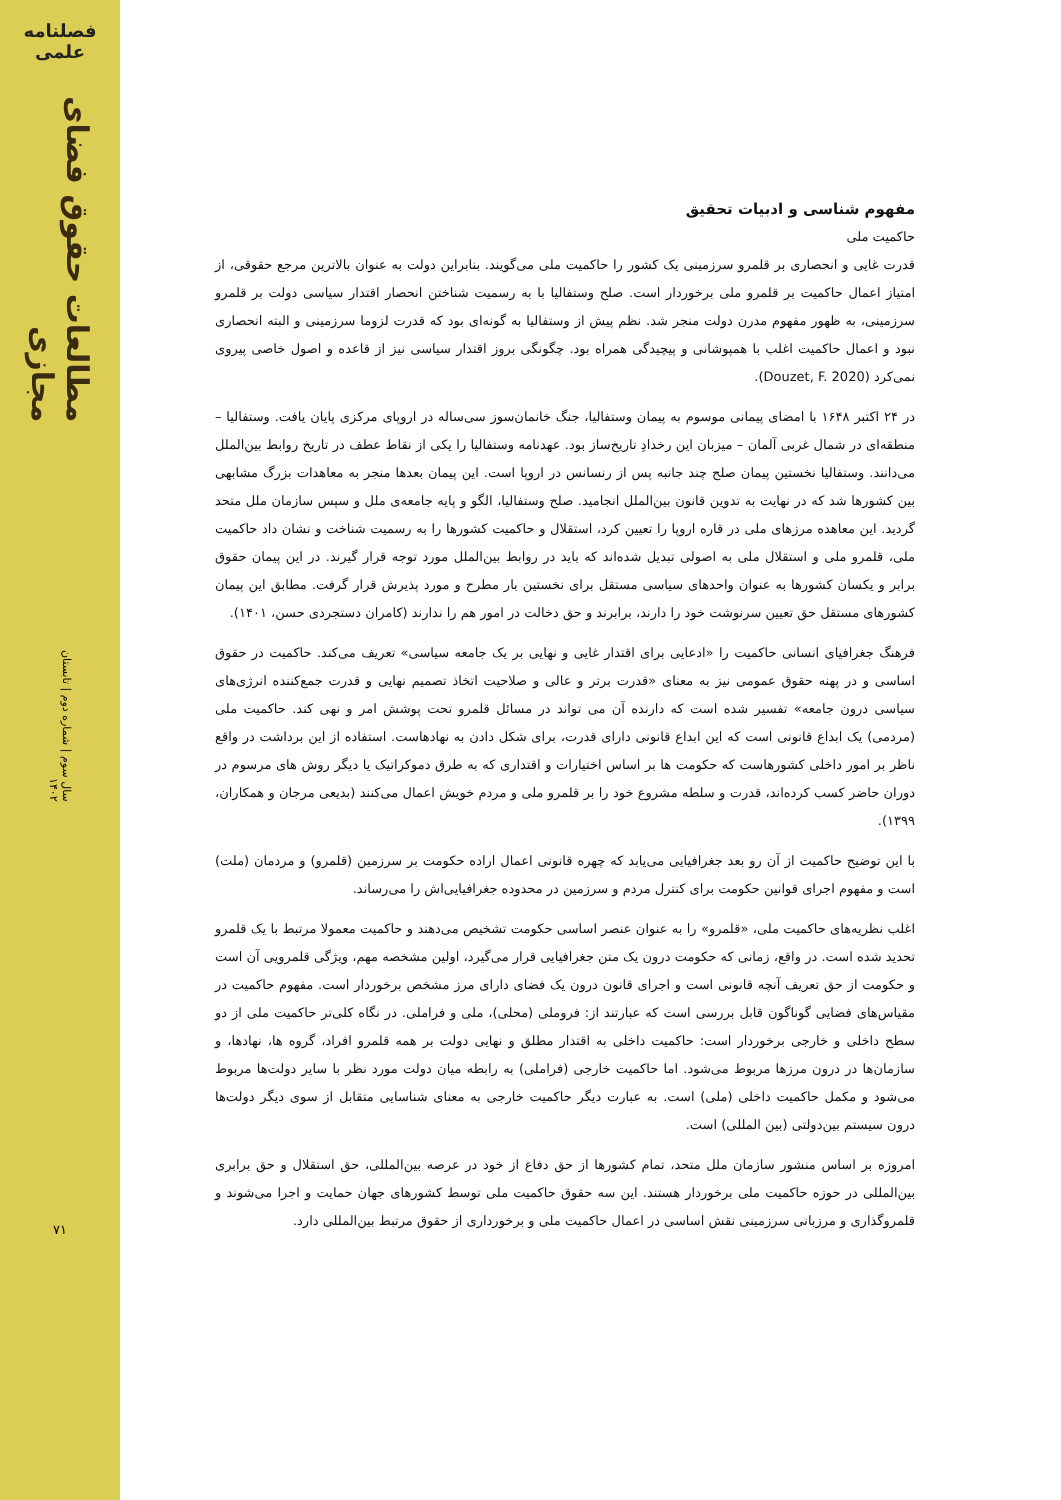فصلنامه علمی
مطالعات حقوق فضای مجازی
سال سوم | شماره دوم | تابستان ۱۴۰۲
۷۱
مفهوم شناسی و ادبیات تحقیق
حاکمیت ملی
قدرت غایی و انحصاری بر قلمرو سرزمینی یک کشور را حاکمیت ملی می‌گویند. بنابراین دولت به عنوان بالاترین مرجع حقوقی، از امتیاز اعمال حاکمیت بر قلمرو ملی برخوردار است. صلح وستفالیا با به رسمیت شناختن انحصار اقتدار سیاسی دولت بر قلمرو سرزمینی، به ظهور مفهوم مدرن دولت منجر شد. نظم پیش از وستفالیا به گونه‌ای بود که قدرت لزوما سرزمینی و البته انحصاری نبود و اعمال حاکمیت اغلب با همپوشانی و پیچیدگی همراه بود. چگونگی بروز اقتدار سیاسی نیز از قاعده و اصول خاصی پیروی نمی‌کرد (Douzet, F. 2020).
در ۲۴ اکتبر ۱۶۴۸ با امضای پیمانی موسوم به پیمان وستفالیا، جنگ خانمان‌سوز سی‌ساله در اروپای مرکزی پایان یافت. وستفالیا –منطقه‌ای در شمال غربی آلمان – میزبان این رخدادِ تاریخ‌ساز بود. عهدنامه وستفالیا را یکی از نقاط عطف در تاریخ روابط بین‌الملل می‌دانند. وستفالیا نخستین پیمان صلح چند جانبه پس از رنسانس در اروپا است. این پیمان بعدها منجر به معاهدات بزرگ مشابهی بین کشورها شد که در نهایت به تدوین قانون بین‌الملل انجامید. صلح وستفالیا، الگو و پایه جامعه‌ی ملل و سپس سازمان ملل متحد گردید. این معاهده مرزهای ملی در قاره اروپا را تعیین کرد، استقلال و حاکمیت کشورها را به رسمیت شناخت و نشان داد حاکمیت ملی، قلمرو ملی و استقلال ملی به اصولی تبدیل شده‌اند که باید در روابط بین‌الملل مورد توجه قرار گیرند. در این پیمان حقوق برابر و یکسان کشورها به عنوان واحدهای سیاسی مستقل برای نخستین بار مطرح و مورد پذیرش قرار گرفت. مطابق این پیمان کشورهای مستقل حق تعیین سرنوشت خود را دارند، برابرند و حق دخالت در امور هم را ندارند (کامران دستجردی حسن، ۱۴۰۱).
فرهنگ جغرافیای انسانی حاکمیت را «ادعایی برای اقتدار غایی و نهایی بر یک جامعه سیاسی» تعریف می‌کند. حاکمیت در حقوق اساسی و در پهنه حقوق عمومی نیز به معنای «قدرت برتر و عالی و صلاحیت اتخاذ تصمیم نهایی و قدرت جمع‌کننده انرژی‌های سیاسی درون جامعه» تفسیر شده است که دارنده آن می تواند در مسائل قلمرو تحت پوشش امر و نهی کند. حاکمیت ملی (مردمی) یک ابداع قانونی است که این ابداع قانونی دارای قدرت، برای شکل دادن به نهادهاست. استفاده از این برداشت در واقع ناظر بر امور داخلی کشورهاست که حکومت ها بر اساس اختیارات و اقتداری که به طرق دموکراتیک یا دیگر روش های مرسوم در دوران حاضر کسب کرده‌اند، قدرت و سلطه مشروع خود را بر قلمرو ملی و مردم خویش اعمال می‌کنند (بدیعی مرجان و همکاران، ۱۳۹۹).
با این توضیح حاکمیت از آن رو بعد جغرافیایی می‌یابد که چهره قانونی اعمال اراده حکومت بر سرزمین (قلمرو) و مردمان (ملت) است و مفهوم اجرای قوانین حکومت برای کنترل مردم و سرزمین در محدوده جغرافیایی‌اش را می‌رساند.
اغلب نظریه‌های حاکمیت ملی، «قلمرو» را به عنوان عنصر اساسی حکومت تشخیص می‌دهند و حاکمیت معمولا مرتبط با یک قلمرو تحدید شده است. در واقع، زمانی که حکومت درون یک متن جغرافیایی قرار می‌گیرد، اولین مشخصه مهم، ویژگی قلمرویی آن است و حکومت از حق تعریف آنچه قانونی است و اجرای قانون درون یک فضای دارای مرز مشخص برخوردار است. مفهوم حاکمیت در مقیاس‌های فضایی گوناگون قابل بررسی است که عبارتند از: فروملی (محلی)، ملی و فراملی. در نگاه کلی‌تر حاکمیت ملی از دو سطح داخلی و خارجی برخوردار است: حاکمیت داخلی به اقتدار مطلق و نهایی دولت بر همه قلمرو افراد، گروه ها، نهادها، و سازمان‌ها در درون مرزها مربوط می‌شود. اما حاکمیت خارجی (فراملی) به رابطه میان دولت مورد نظر با سایر دولت‌ها مربوط می‌شود و مکمل حاکمیت داخلی (ملی) است. به عبارت دیگر حاکمیت خارجی به معنای شناسایی متقابل از سوی دیگر دولت‌ها درون سیستم بین‌دولتی (بین المللی) است.
امروزه بر اساس منشور سازمان ملل متحد، تمام کشورها از حق دفاع از خود در عرصه بین‌المللی، حق استقلال و حق برابری بین‌المللی در حوزه حاکمیت ملی برخوردار هستند. این سه حقوق حاکمیت ملی توسط کشورهای جهان حمایت و اجرا می‌شوند و قلمروگذاری و مرزبانی سرزمینی نقش اساسی در اعمال حاکمیت ملی و برخورداری از حقوق مرتبط بین‌المللی دارد.